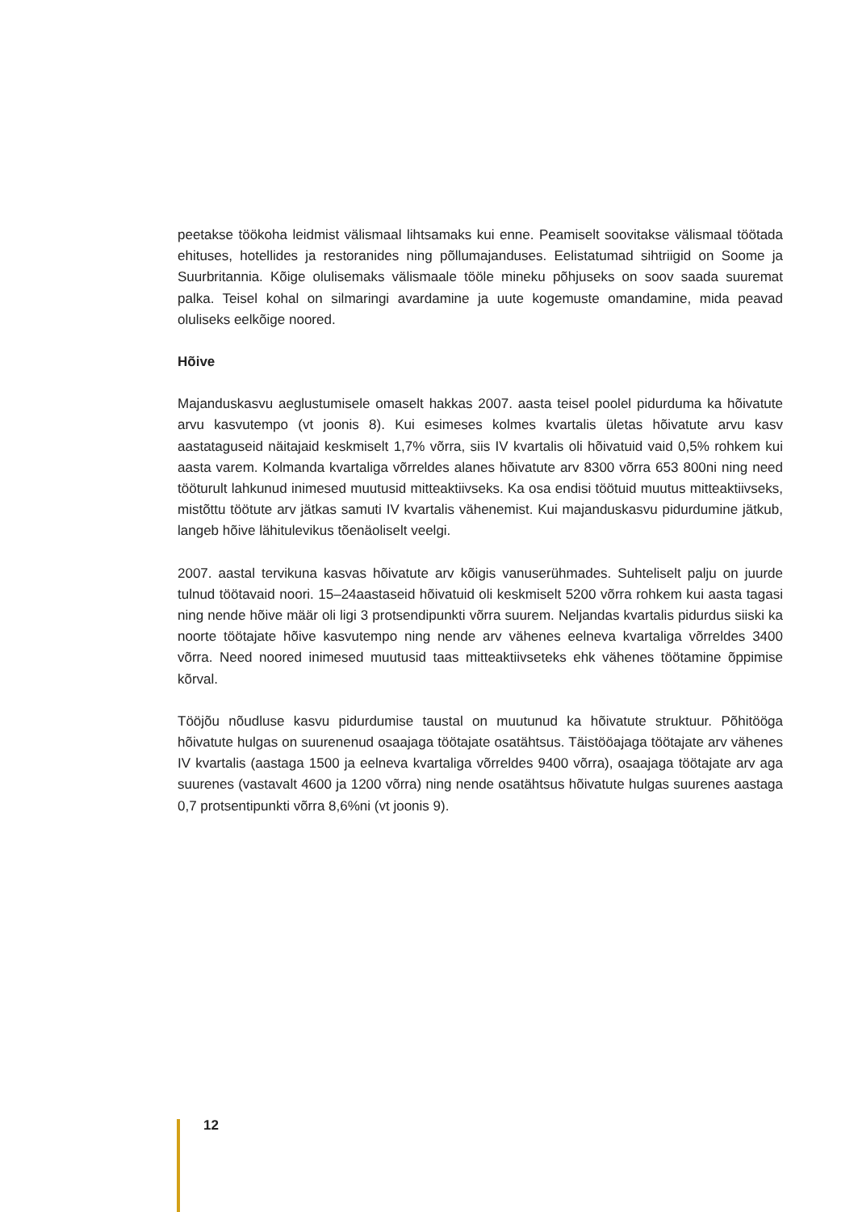peetakse töökoha leidmist välismaal lihtsamaks kui enne. Peamiselt soovitakse välismaal töötada ehituses, hotellides ja restoranides ning põllumajanduses. Eelistatumad sihtriigid on Soome ja Suurbritannia. Kõige olulisemaks välismaale tööle mineku põhjuseks on soov saada suuremat palka. Teisel kohal on silmaringi avardamine ja uute kogemuste omandamine, mida peavad oluliseks eelkõige noored.
Hõive
Majanduskasvu aeglustumisele omaselt hakkas 2007. aasta teisel poolel pidurduma ka hõivatute arvu kasvutempo (vt joonis 8). Kui esimeses kolmes kvartalis ületas hõivatute arvu kasv aastataguseid näitajaid keskmiselt 1,7% võrra, siis IV kvartalis oli hõivatuid vaid 0,5% rohkem kui aasta varem. Kolmanda kvartaliga võrreldes alanes hõivatute arv 8300 võrra 653 800ni ning need tööturult lahkunud inimesed muutusid mitteaktiivseks. Ka osa endisi töötuid muutus mitteaktiivseks, mistõttu töötute arv jätkas samuti IV kvartalis vähenemist. Kui majanduskasvu pidurdumine jätkub, langeb hõive lähitulevikus tõenäoliselt veelgi.
2007. aastal tervikuna kasvas hõivatute arv kõigis vanuserühmades. Suhteliselt palju on juurde tulnud töötavaid noori. 15–24aastaseid hõivatuid oli keskmiselt 5200 võrra rohkem kui aasta tagasi ning nende hõive määr oli ligi 3 protsendipunkti võrra suurem. Neljandas kvartalis pidurdus siiski ka noorte töötajate hõive kasvutempo ning nende arv vähenes eelneva kvartaliga võrreldes 3400 võrra. Need noored inimesed muutusid taas mitteaktiivseteks ehk vähenes töötamine õppimise kõrval.
Tööjõu nõudluse kasvu pidurdumise taustal on muutunud ka hõivatute struktuur. Põhitööga hõivatute hulgas on suurenenud osaajaga töötajate osatähtsus. Täistööajaga töötajate arv vähenes IV kvartalis (aastaga 1500 ja eelneva kvartaliga võrreldes 9400 võrra), osaajaga töötajate arv aga suurenes (vastavalt 4600 ja 1200 võrra) ning nende osatähtsus hõivatute hulgas suurenes aastaga 0,7 protsentipunkti võrra 8,6%ni (vt joonis 9).
12